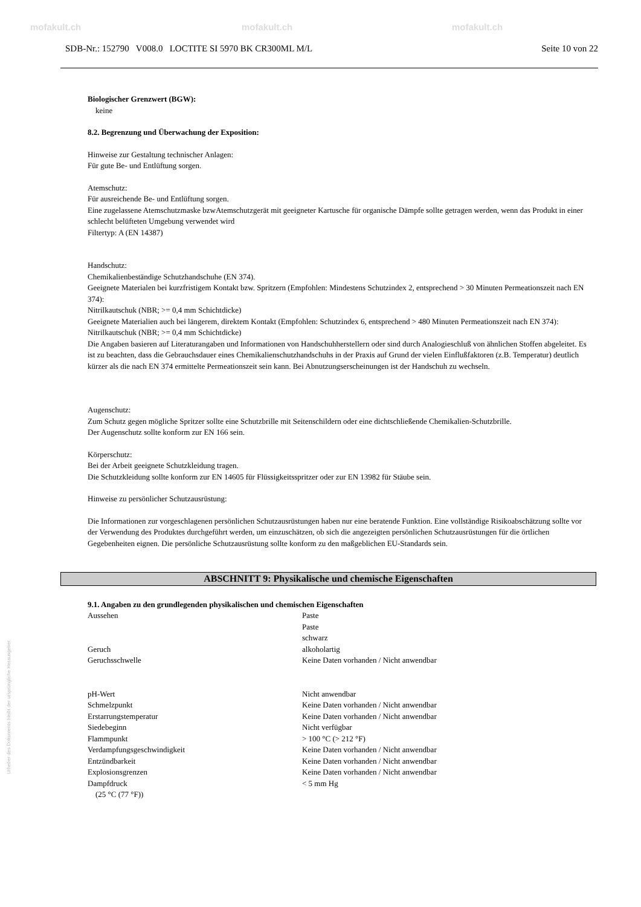mofakult.ch mofakult.ch mofakult.ch
SDB-Nr.: 152790 V008.0 LOCTITE SI 5970 BK CR300ML M/L Seite 10 von 22
Biologischer Grenzwert (BGW):
keine
8.2. Begrenzung und Überwachung der Exposition:
Hinweise zur Gestaltung technischer Anlagen:
Für gute Be- und Entlüftung sorgen.
Atemschutz:
Für ausreichende Be- und Entlüftung sorgen.
Eine zugelassene Atemschutzmaske bzwAtemschutzgerät mit geeigneter Kartusche für organische Dämpfe sollte getragen werden, wenn das Produkt in einer schlecht belüfteten Umgebung verwendet wird
Filtertyp: A (EN 14387)
Handschutz:
Chemikalienbeständige Schutzhandschuhe (EN 374).
Geeignete Materialen bei kurzfristigem Kontakt bzw. Spritzern (Empfohlen: Mindestens Schutzindex 2, entsprechend > 30 Minuten Permeationszeit nach EN 374):
Nitrilkautschuk (NBR; >= 0,4 mm Schichtdicke)
Geeignete Materialien auch bei längerem, direktem Kontakt (Empfohlen: Schutzindex 6, entsprechend > 480 Minuten Permeationszeit nach EN 374):
Nitrilkautschuk (NBR; >= 0,4 mm Schichtdicke)
Die Angaben basieren auf Literaturangaben und Informationen von Handschuhherstellern oder sind durch Analogieschluß von ähnlichen Stoffen abgeleitet. Es ist zu beachten, dass die Gebrauchsdauer eines Chemikalienschutzhandschuhs in der Praxis auf Grund der vielen Einflußfaktoren (z.B. Temperatur) deutlich kürzer als die nach EN 374 ermittelte Permeationszeit sein kann. Bei Abnutzungserscheinungen ist der Handschuh zu wechseln.
Augenschutz:
Zum Schutz gegen mögliche Spritzer sollte eine Schutzbrille mit Seitenschildern oder eine dichtschließende Chemikalien-Schutzbrille.
Der Augenschutz sollte konform zur EN 166 sein.
Körperschutz:
Bei der Arbeit geeignete Schutzkleidung tragen.
Die Schutzkleidung sollte konform zur EN 14605 für Flüssigkeitsspritzer oder zur EN 13982 für Stäube sein.
Hinweise zu persönlicher Schutzausrüstung:
Die Informationen zur vorgeschlagenen persönlichen Schutzausrüstungen haben nur eine beratende Funktion. Eine vollständige Risikoabschätzung sollte vor der Verwendung des Produktes durchgeführt werden, um einzuschätzen, ob sich die angezeigten persönlichen Schutzausrüstungen für die örtlichen Gegebenheiten eignen. Die persönliche Schutzausrüstung sollte konform zu den maßgeblichen EU-Standards sein.
ABSCHNITT 9: Physikalische und chemische Eigenschaften
9.1. Angaben zu den grundlegenden physikalischen und chemischen Eigenschaften
| Aussehen | Paste Paste schwarz |
| Geruch | alkoholartig |
| Geruchsschwelle | Keine Daten vorhanden / Nicht anwendbar |
| pH-Wert | Nicht anwendbar |
| Schmelzpunkt | Keine Daten vorhanden / Nicht anwendbar |
| Erstarrungstemperatur | Keine Daten vorhanden / Nicht anwendbar |
| Siedebeginn | Nicht verfügbar |
| Flammpunkt | > 100 °C (> 212 °F) |
| Verdampfungsgeschwindigkeit | Keine Daten vorhanden / Nicht anwendbar |
| Entzündbarkeit | Keine Daten vorhanden / Nicht anwendbar |
| Explosionsgrenzen | Keine Daten vorhanden / Nicht anwendbar |
| Dampfdruck (25 °C (77 °F)) | < 5 mm Hg |
Urheber des Dokuments bleibt der ursprüngliche Herausgeber.